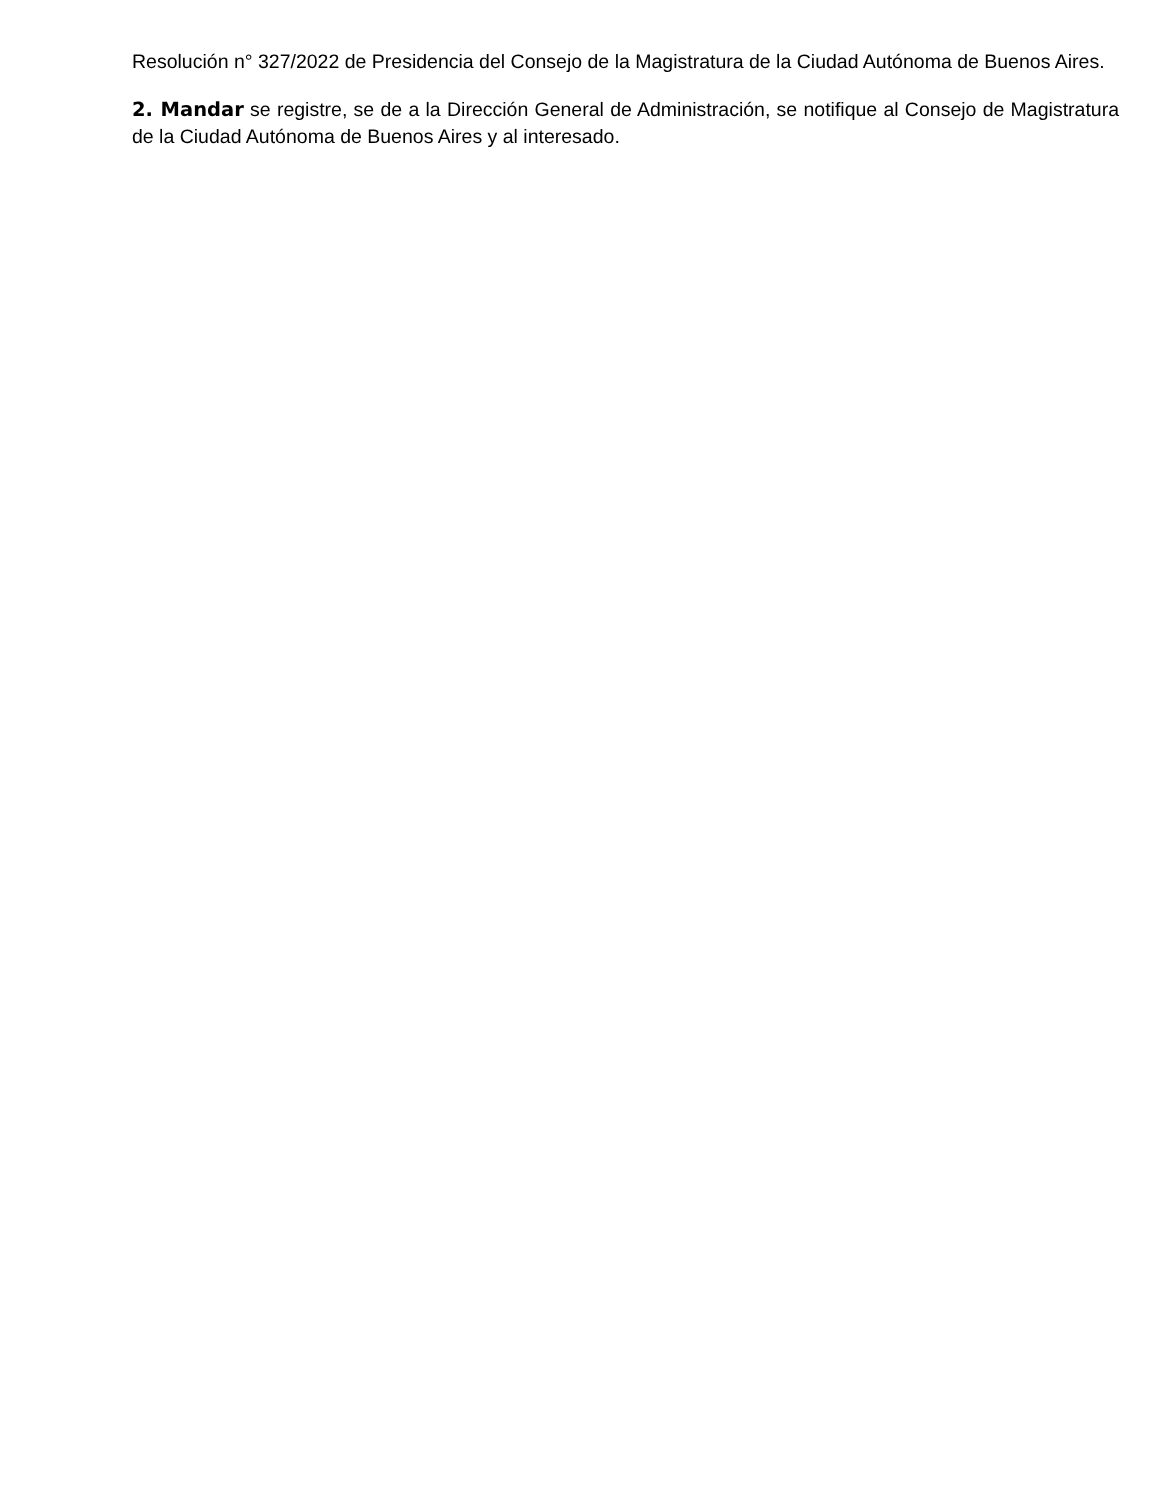Resolución n° 327/2022 de Presidencia del Consejo de la Magistratura de la Ciudad Autónoma de Buenos Aires.
2. Mandar se registre, se de a la Dirección General de Administración, se notifique al Consejo de Magistratura de la Ciudad Autónoma de Buenos Aires y al interesado.